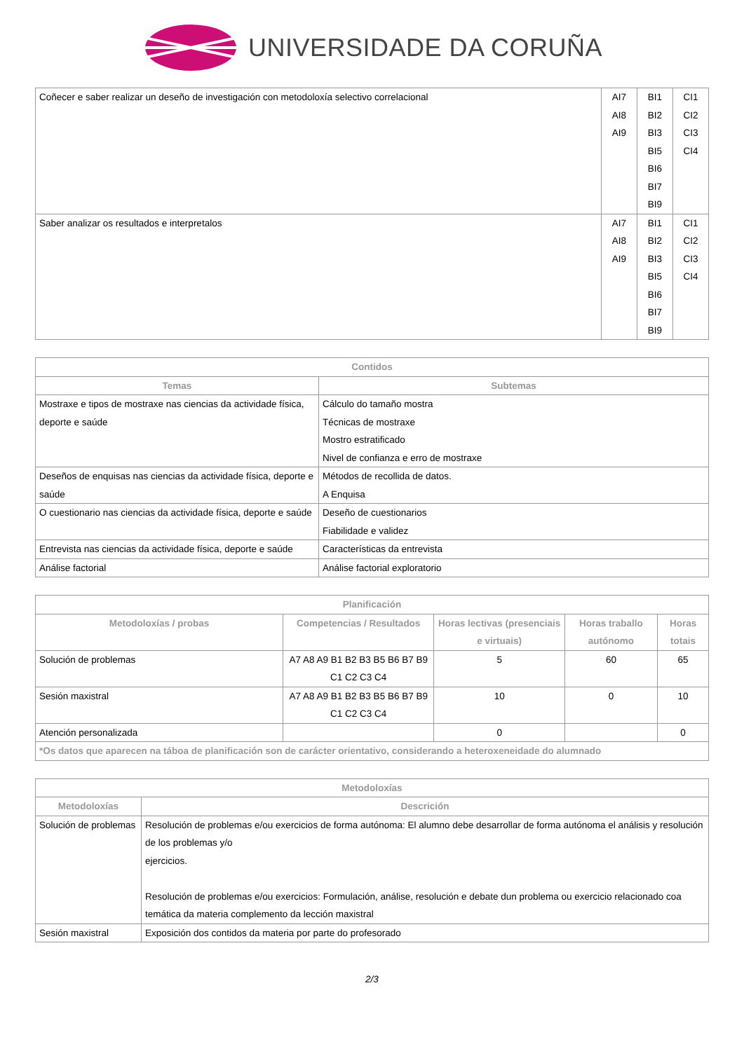UNIVERSIDADE DA CORUÑA
| Coñecer e saber realizar un deseño de investigación con metodoloxía selectivo correlacional | AI7 AI8 AI9 | BI1 BI2 BI3 BI5 BI6 BI7 BI9 | CI1 CI2 CI3 CI4 |
| Saber analizar os resultados e interpretalos | AI7 AI8 AI9 | BI1 BI2 BI3 BI5 BI6 BI7 BI9 | CI1 CI2 CI3 CI4 |
| Contidos | |
| --- | --- |
| Temas | Subtemas |
| Mostraxe e tipos de mostraxe nas ciencias da actividade física, deporte e saúde | Cálculo do tamaño mostra Técnicas de mostraxe Mostro estratificado Nivel de confianza e erro de mostraxe |
| Deseños de enquisas nas ciencias da actividade física, deporte e saúde | Métodos de recollida de datos. A Enquisa |
| O cuestionario nas ciencias da actividade física, deporte e saúde | Deseño de cuestionarios Fiabilidade e validez |
| Entrevista nas ciencias da actividade física, deporte e saúde | Características da entrevista |
| Análise factorial | Análise factorial exploratorio |
| Planificación | | | | |
| --- | --- | --- | --- | --- |
| Metodoloxías / probas | Competencias / Resultados | Horas lectivas (presenciais e virtuais) | Horas traballo autónomo | Horas totais |
| Solución de problemas | A7 A8 A9 B1 B2 B3 B5 B6 B7 B9 C1 C2 C3 C4 | 5 | 60 | 65 |
| Sesión maxistral | A7 A8 A9 B1 B2 B3 B5 B6 B7 B9 C1 C2 C3 C4 | 10 | 0 | 10 |
| Atención personalizada | | 0 | | 0 |
| *Os datos que aparecen na táboa de planificación son de carácter orientativo, considerando a heteroxeneidade do alumnado | | | | |
| Metodoloxías | |
| --- | --- |
| Metodoloxías | Descrición |
| Solución de problemas | Resolución de problemas e/ou exercicios de forma autónoma: El alumno debe desarrollar de forma autónoma el análisis y resolución de los problemas y/o ejercicios. Resolución de problemas e/ou exercicios: Formulación, análise, resolución e debate dun problema ou exercicio relacionado coa temática da materia complemento da lección maxistral |
| Sesión maxistral | Exposición dos contidos da materia por parte do profesorado |
2/3